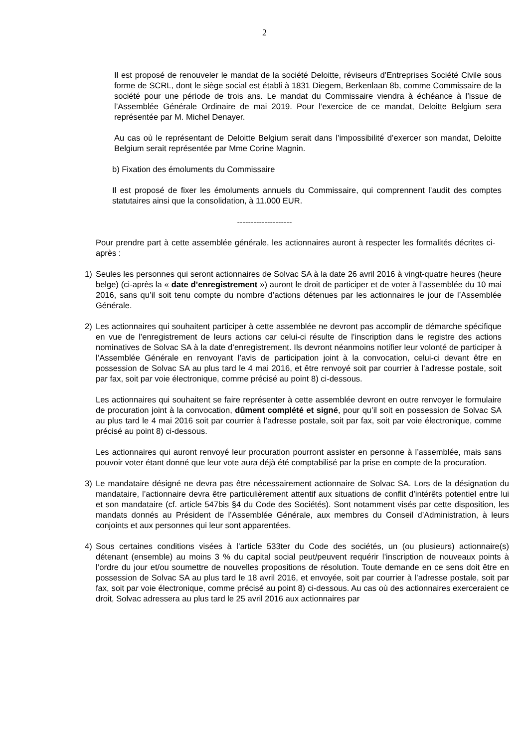2
Il est proposé de renouveler le mandat de la société Deloitte, réviseurs d’Entreprises Société Civile sous forme de SCRL, dont le siège social est établi à 1831 Diegem, Berkenlaan 8b, comme Commissaire de la société pour une période de trois ans. Le mandat du Commissaire viendra à échéance à l’issue de l’Assemblée Générale Ordinaire de mai 2019. Pour l’exercice de ce mandat, Deloitte Belgium sera représentée par M. Michel Denayer.
Au cas où le représentant de Deloitte Belgium serait dans l’impossibilité d’exercer son mandat, Deloitte Belgium serait représentée par Mme Corine Magnin.
b) Fixation des émoluments du Commissaire
Il est proposé de fixer les émoluments annuels du Commissaire, qui comprennent l’audit des comptes statutaires ainsi que la consolidation, à 11.000 EUR.
--------------------
Pour prendre part à cette assemblée générale, les actionnaires auront à respecter les formalités décrites ci-après :
1) Seules les personnes qui seront actionnaires de Solvac SA à la date 26 avril 2016 à vingt-quatre heures (heure belge) (ci-après la « date d’enregistrement ») auront le droit de participer et de voter à l’assemblée du 10 mai 2016, sans qu’il soit tenu compte du nombre d’actions détenues par les actionnaires le jour de l’Assemblée Générale.
2) Les actionnaires qui souhaitent participer à cette assemblée ne devront pas accomplir de démarche spécifique en vue de l’enregistrement de leurs actions car celui-ci résulte de l’inscription dans le registre des actions nominatives de Solvac SA à la date d’enregistrement. Ils devront néanmoins notifier leur volonté de participer à l’Assemblée Générale en renvoyant l’avis de participation joint à la convocation, celui-ci devant être en possession de Solvac SA au plus tard le 4 mai 2016, et être renvoyé soit par courrier à l’adresse postale, soit par fax, soit par voie électronique, comme précisé au point 8) ci-dessous.
Les actionnaires qui souhaitent se faire représenter à cette assemblée devront en outre renvoyer le formulaire de procuration joint à la convocation, dûment complété et signé, pour qu’il soit en possession de Solvac SA au plus tard le 4 mai 2016 soit par courrier à l’adresse postale, soit par fax, soit par voie électronique, comme précisé au point 8) ci-dessous.
Les actionnaires qui auront renvoyé leur procuration pourront assister en personne à l’assemblée, mais sans pouvoir voter étant donné que leur vote aura déjà été comptabilisé par la prise en compte de la procuration.
3) Le mandataire désigné ne devra pas être nécessairement actionnaire de Solvac SA. Lors de la désignation du mandataire, l’actionnaire devra être particulièrement attentif aux situations de conflit d’intérêts potentiel entre lui et son mandataire (cf. article 547bis §4 du Code des Sociétés). Sont notamment visés par cette disposition, les mandats donnés au Président de l’Assemblée Générale, aux membres du Conseil d’Administration, à leurs conjoints et aux personnes qui leur sont apparentées.
4) Sous certaines conditions visées à l’article 533ter du Code des sociétés, un (ou plusieurs) actionnaire(s) détenant (ensemble) au moins 3 % du capital social peut/peuvent requérir l’inscription de nouveaux points à l’ordre du jour et/ou soumettre de nouvelles propositions de résolution. Toute demande en ce sens doit être en possession de Solvac SA au plus tard le 18 avril 2016, et envoyée, soit par courrier à l’adresse postale, soit par fax, soit par voie électronique, comme précisé au point 8) ci-dessous. Au cas où des actionnaires exerceraient ce droit, Solvac adressera au plus tard le 25 avril 2016 aux actionnaires par